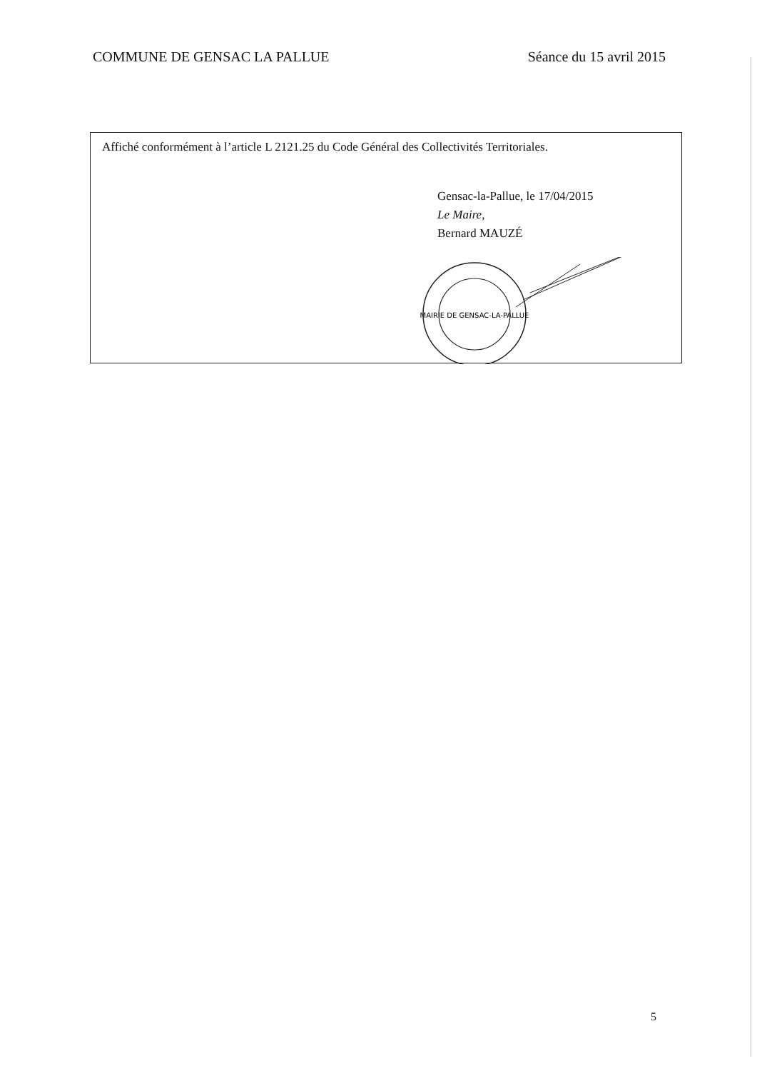COMMUNE DE GENSAC LA PALLUE Séance du 15 avril 2015
Affiché conformément à l’article L 2121.25 du Code Général des Collectivités Territoriales.
Gensac-la-Pallue, le 17/04/2015
Le Maire,
Bernard MAUZÉ
MAIRIE DE GENSAC-LA-PALLUE
5